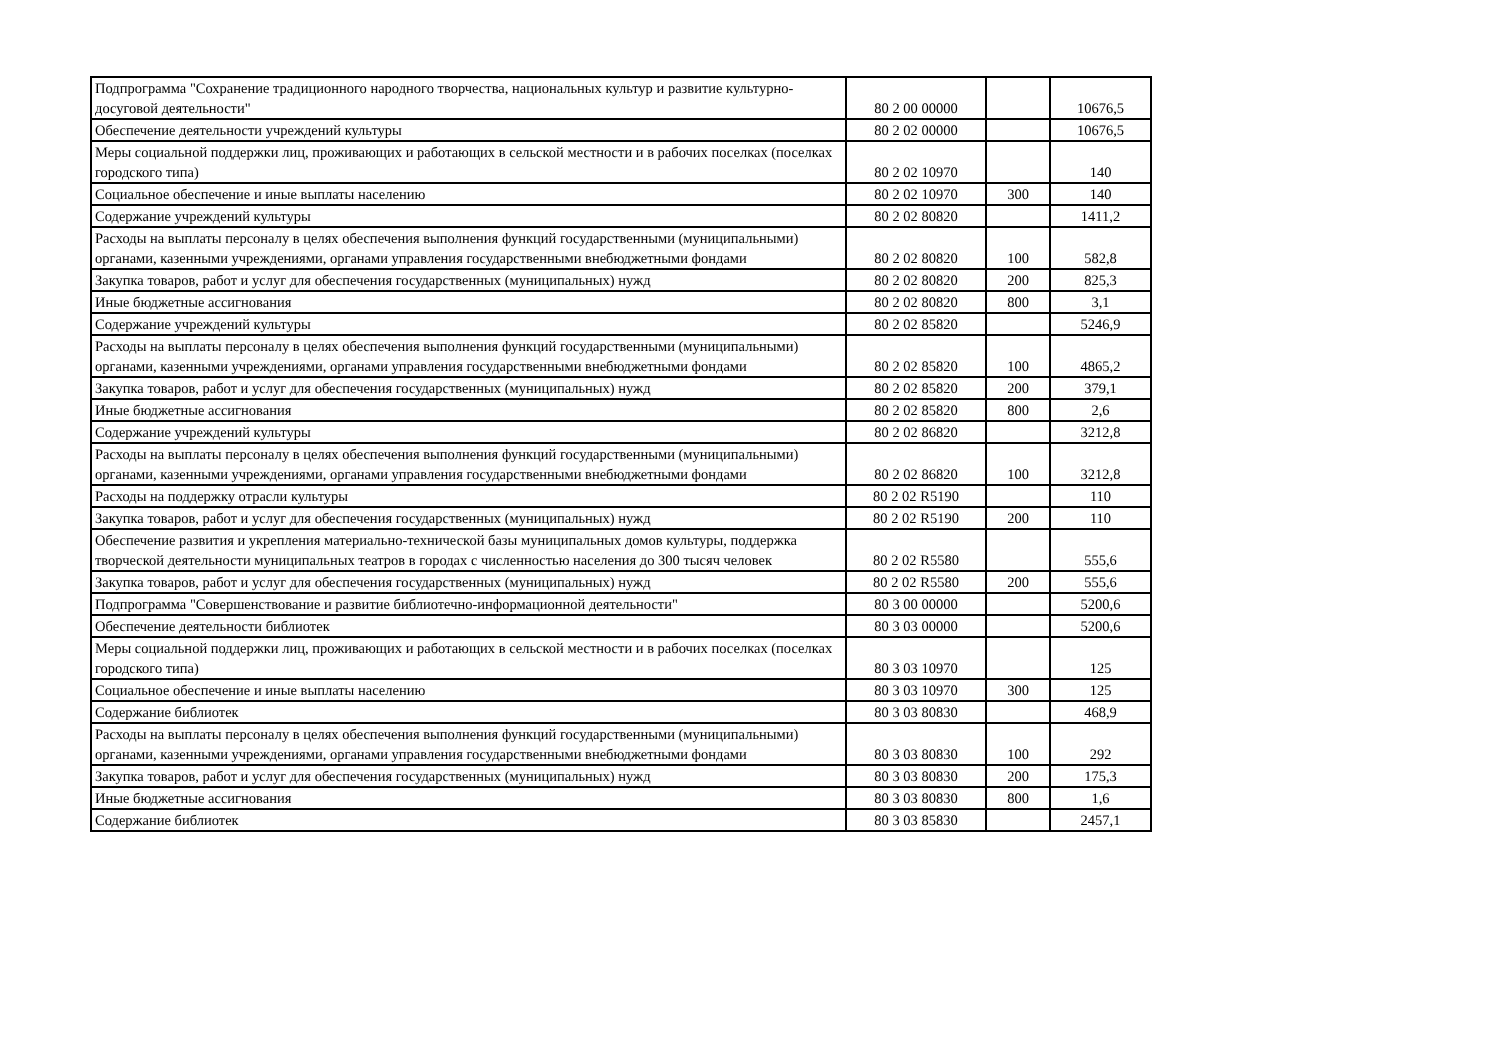| Подпрограмма "Сохранение традиционного народного творчества, национальных культур и развитие культурно-досуговой деятельности" | 80 2 00 00000 | | 10676,5 |
| Обеспечение деятельности учреждений культуры | 80 2 02 00000 | | 10676,5 |
| Меры социальной поддержки лиц, проживающих и работающих в сельской местности и в рабочих поселках (поселках городского типа) | 80 2 02 10970 | | 140 |
| Социальное обеспечение и иные выплаты населению | 80 2 02 10970 | 300 | 140 |
| Содержание учреждений культуры | 80 2 02 80820 | | 1411,2 |
| Расходы на выплаты персоналу в целях обеспечения выполнения функций государственными (муниципальными) органами, казенными учреждениями, органами управления государственными внебюджетными фондами | 80 2 02 80820 | 100 | 582,8 |
| Закупка товаров, работ и услуг для обеспечения государственных (муниципальных) нужд | 80 2 02 80820 | 200 | 825,3 |
| Иные бюджетные ассигнования | 80 2 02 80820 | 800 | 3,1 |
| Содержание учреждений культуры | 80 2 02 85820 | | 5246,9 |
| Расходы на выплаты персоналу в целях обеспечения выполнения функций государственными (муниципальными) органами, казенными учреждениями, органами управления государственными внебюджетными фондами | 80 2 02 85820 | 100 | 4865,2 |
| Закупка товаров, работ и услуг для обеспечения государственных (муниципальных) нужд | 80 2 02 85820 | 200 | 379,1 |
| Иные бюджетные ассигнования | 80 2 02 85820 | 800 | 2,6 |
| Содержание учреждений культуры | 80 2 02 86820 | | 3212,8 |
| Расходы на выплаты персоналу в целях обеспечения выполнения функций государственными (муниципальными) органами, казенными учреждениями, органами управления государственными внебюджетными фондами | 80 2 02 86820 | 100 | 3212,8 |
| Расходы на поддержку отрасли культуры | 80 2 02 R5190 | | 110 |
| Закупка товаров, работ и услуг для обеспечения государственных (муниципальных) нужд | 80 2 02 R5190 | 200 | 110 |
| Обеспечение развития и укрепления материально-технической базы муниципальных домов культуры, поддержка творческой деятельности муниципальных театров в городах с численностью населения до 300 тысяч человек | 80 2 02 R5580 | | 555,6 |
| Закупка товаров, работ и услуг для обеспечения государственных (муниципальных) нужд | 80 2 02 R5580 | 200 | 555,6 |
| Подпрограмма "Совершенствование и развитие библиотечно-информационной деятельности" | 80 3 00 00000 | | 5200,6 |
| Обеспечение деятельности библиотек | 80 3 03 00000 | | 5200,6 |
| Меры социальной поддержки лиц, проживающих и работающих в сельской местности и в рабочих поселках (поселках городского типа) | 80 3 03 10970 | | 125 |
| Социальное обеспечение и иные выплаты населению | 80 3 03 10970 | 300 | 125 |
| Содержание библиотек | 80 3 03 80830 | | 468,9 |
| Расходы на выплаты персоналу в целях обеспечения выполнения функций государственными (муниципальными) органами, казенными учреждениями, органами управления государственными внебюджетными фондами | 80 3 03 80830 | 100 | 292 |
| Закупка товаров, работ и услуг для обеспечения государственных (муниципальных) нужд | 80 3 03 80830 | 200 | 175,3 |
| Иные бюджетные ассигнования | 80 3 03 80830 | 800 | 1,6 |
| Содержание библиотек | 80 3 03 85830 | | 2457,1 |